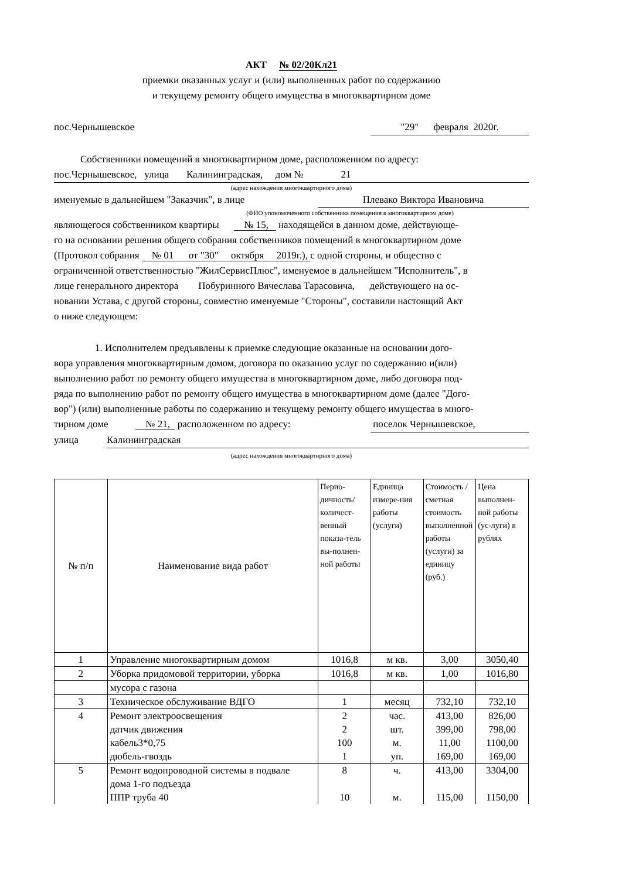АКТ № 02/20Кл21
приемки оказанных услуг и (или) выполненных работ по содержанию
и текущему ремонту общего имущества в многоквартирном доме
пос.Чернышевское "29" февраля 2020г.
Собственники помещений в многоквартирном доме, расположенном по адресу:
пос.Чернышевское, улица Калининградская, дом № 21
(адрес нахождения многоквартирного дома)
именуемые в дальнейшем "Заказчик", в лице Плевако Виктора Ивановича
(ФИО упономоченного собственника помещения в многоквартирном доме)
являющегося собственником квартиры № 15, находящейся в данном доме, действующе-
го на основании решения общего собрания собственников помещений в многоквартирном доме
(Протокол собрания № 01 от "30" октября 2019г.), с одной стороны, и общество с
ограниченной ответственностью "ЖилСервисПлюс", именуемое в дальнейшем "Исполнитель", в
лице генерального директора Побуринного Вячеслава Тарасовича, действующего на ос-
новании Устава, с другой стороны, совместно именуемые "Стороны", составили настоящий Акт
о ниже следующем:
1. Исполнителем предъявлены к приемке следующие оказанные на основании дого-
вора управления многоквартирным домом, договора по оказанию услуг по содержанию и(или)
выполнению работ по ремонту общего имущества в многоквартирном доме, либо договора под-
ряда по выполнению работ по ремонту общего имущества в многоквартирном доме (далее "Дого-
вор") (или) выполненные работы по содержанию и текущему ремонту общего имущества в много-
тирном доме № 21, расположенном по адресу: поселок Чернышевское,
улица Калининградская
(адрес нахождения многоквартирного дома)
| № п/п | Наименование вида работ | Перио-дичность/количест-венный показа-тель вы-полнен-ной работы | Единица измере-ния работы (услуги) | Стоимость / сметная стоимость выполненной работы (услуги) за единицу (руб.) | Цена выполнен-ной работы (ус-луги) в рублях |
| --- | --- | --- | --- | --- | --- |
| 1 | Управление многоквартирным домом | 1016,8 | м кв. | 3,00 | 3050,40 |
| 2 | Уборка придомовой территории, уборка | 1016,8 | м кв. | 1,00 | 1016,80 |
| | мусора с газона | | | | |
| 3 | Техническое обслуживание ВДГО | 1 | месяц | 732,10 | 732,10 |
| 4 | Ремонт электроосвещения | 2 | час. | 413,00 | 826,00 |
| | датчик движения | 2 | шт. | 399,00 | 798,00 |
| | кабель3*0,75 | 100 | м. | 11,00 | 1100,00 |
| | дюбель-гвоздь | 1 | уп. | 169,00 | 169,00 |
| 5 | Ремонт водопроводной системы в подвале | 8 | ч. | 413,00 | 3304,00 |
| | дома 1-го подъезда | | | | |
| | ППР труба 40 | 10 | м. | 115,00 | 1150,00 |